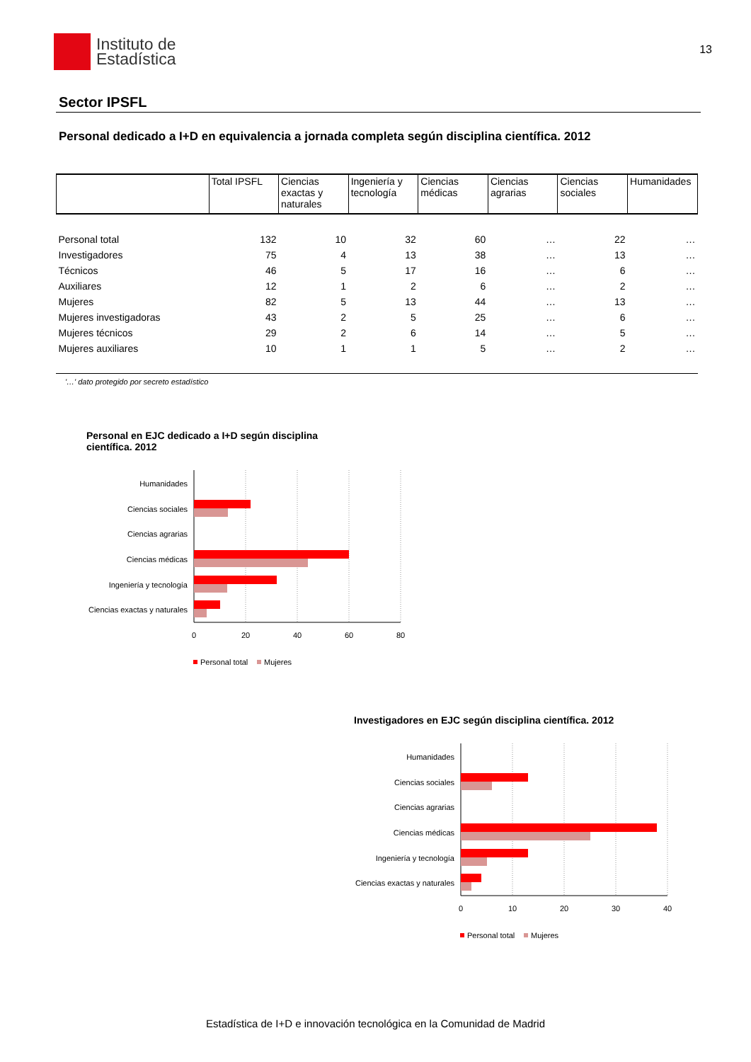Instituto de
Estadística
13
Sector IPSFL
Personal dedicado a I+D en equivalencia a jornada completa según disciplina científica. 2012
| | Total IPSFL | Ciencias exactas y naturales | Ingeniería y tecnología | Ciencias médicas | Ciencias agrarias | Ciencias sociales | Humanidades |
| --- | --- | --- | --- | --- | --- | --- | --- |
| Personal total | 132 | 10 | 32 | 60 | … | 22 | … |
| Investigadores | 75 | 4 | 13 | 38 | … | 13 | … |
| Técnicos | 46 | 5 | 17 | 16 | … | 6 | … |
| Auxiliares | 12 | 1 | 2 | 6 | … | 2 | … |
| Mujeres | 82 | 5 | 13 | 44 | … | 13 | … |
| Mujeres investigadoras | 43 | 2 | 5 | 25 | … | 6 | … |
| Mujeres técnicos | 29 | 2 | 6 | 14 | … | 5 | … |
| Mujeres auxiliares | 10 | 1 | 1 | 5 | … | 2 | … |
'…' dato protegido por secreto estadístico
Personal en EJC dedicado a I+D según disciplina científica. 2012
Humanidades
Ciencias sociales
Ciencias agrarias
Ciencias médicas
Ingeniería y tecnología
Ciencias exactas y naturales
0
20
40
60
80
Personal total
Mujeres
Investigadores en EJC según disciplina científica. 2012
Humanidades
Ciencias sociales
Ciencias agrarias
Ciencias médicas
Ingeniería y tecnología
Ciencias exactas y naturales
0
10
20
30
40
Personal total
Mujeres
Estadística de I+D e innovación tecnológica en la Comunidad de Madrid